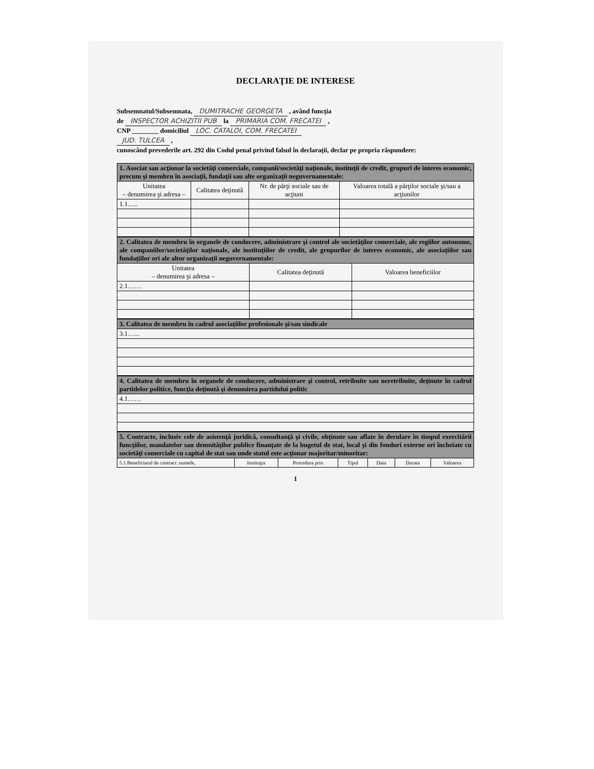DECLARAŢIE DE INTERESE
Subsemnatul/Subsemnata, DUMITRACHE GEORGETA , având funcţia
de INSPECTOR ACHIZITII PUB la PRIMARIA COM. FRECATEI ,
CNP ________ domiciliul LOC. CATALOI, COM. FRECATEI
JUD. TULCEA ,
cunoscând prevederile art. 292 din Codul penal privind falsul în declaraţii, declar pe propria răspundere:
| 1. Asociat sau acţionar la societăţi comerciale, companii/societăţi naţionale, instituţii de credit, grupuri de interes economic, precum şi membru în asociaţii, fundaţii sau alte organizaţii neguvernamentale: | | | |
| Unitatea – denumirea şi adresa – | Calitatea deţinută | Nr. de părţi sociale sau de acţiuni | Valoarea totală a părţilor sociale şi/sau a acţiunilor |
| 1.1...... | | | |
| 2. Calitatea de membru în organele de conducere, administrare şi control ale societăţilor comerciale, ale regiilor autonome, ale companiilor/societăţilor naţionale, ale instituţiilor de credit, ale grupurilor de interes economic, ale asociaţiilor sau fundaţiilor ori ale altor organizaţii neguvernamentale: | | |
| Unitatea – denumirea şi adresa – | Calitatea deţinută | Valoarea beneficiilor |
| 2.1…… | | |
| 3. Calitatea de membru în cadrul asociaţiilor profesionale şi/sau sindicale |
| 3.1…... |
| 4. Calitatea de membru în organele de conducere, administrare şi control, retribuite sau neretribuite, deţinute în cadrul partidelor politice, funcţia deţinută şi denumirea partidului politic |
| 4.1…… |
| 5. Contracte, inclusiv cele de asistenţă juridică, consultanţă şi civile, obţinute sau aflate în derulare în timpul exercitării funcţiilor, mandatelor sau demnităţilor publice finanţate de la bugetul de stat, local şi din fonduri externe ori încheiate cu societăţi comerciale cu capital de stat sau unde statul este acţionar majoritar/minoritar: | | | | | | |
| 5.1 Beneficiarul de contract: numele, | Instituţia | Procedura prin | Tipul | Data | Durata | Valoarea |
1